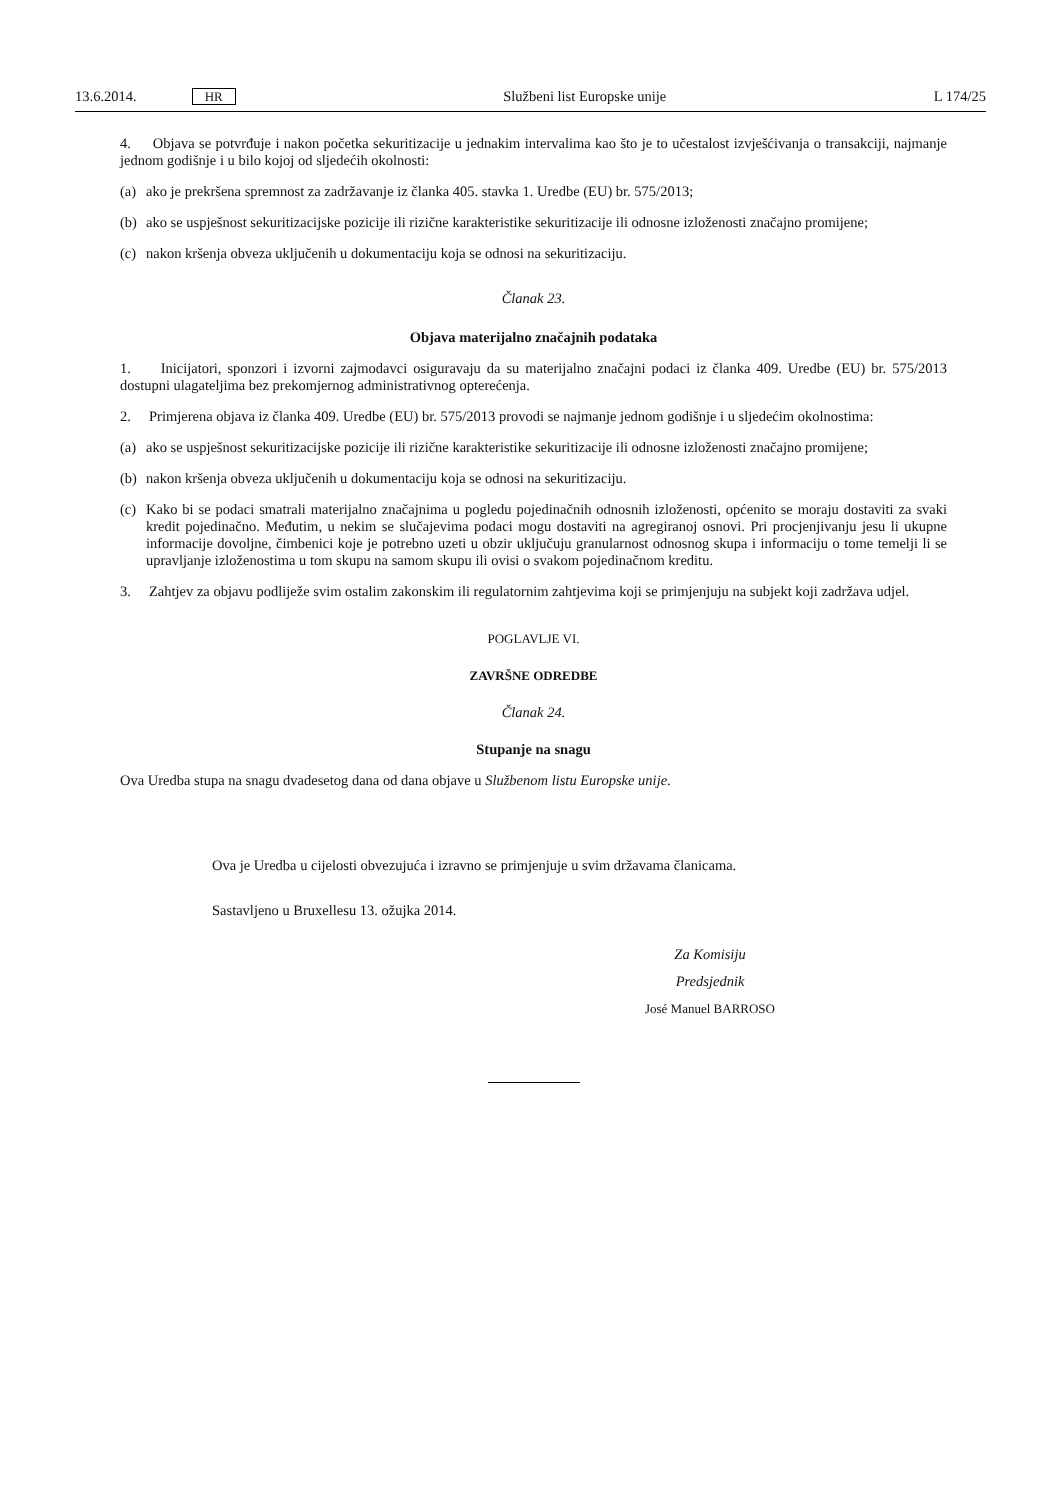13.6.2014. HR Službeni list Europske unije L 174/25
4. Objava se potvrđuje i nakon početka sekuritizacije u jednakim intervalima kao što je to učestalost izvješćivanja o transakciji, najmanje jednom godišnje i u bilo kojoj od sljedećih okolnosti:
(a) ako je prekršena spremnost za zadržavanje iz članka 405. stavka 1. Uredbe (EU) br. 575/2013;
(b) ako se uspješnost sekuritizacijske pozicije ili rizične karakteristike sekuritizacije ili odnosne izloženosti značajno promijene;
(c) nakon kršenja obveza uključenih u dokumentaciju koja se odnosi na sekuritizaciju.
Članak 23.
Objava materijalno značajnih podataka
1. Inicijatori, sponzori i izvorni zajmodavci osiguravaju da su materijalno značajni podaci iz članka 409. Uredbe (EU) br. 575/2013 dostupni ulagateljima bez prekomjernog administrativnog opterećenja.
2. Primjerena objava iz članka 409. Uredbe (EU) br. 575/2013 provodi se najmanje jednom godišnje i u sljedećim okolnostima:
(a) ako se uspješnost sekuritizacijske pozicije ili rizične karakteristike sekuritizacije ili odnosne izloženosti značajno promijene;
(b) nakon kršenja obveza uključenih u dokumentaciju koja se odnosi na sekuritizaciju.
(c) Kako bi se podaci smatrali materijalno značajnima u pogledu pojedinačnih odnosnih izloženosti, općenito se moraju dostaviti za svaki kredit pojedinačno. Međutim, u nekim se slučajevima podaci mogu dostaviti na agregiranoj osnovi. Pri procjenjivanju jesu li ukupne informacije dovoljne, čimbenici koje je potrebno uzeti u obzir uključuju granularnost odnosnog skupa i informaciju o tome temelji li se upravljanje izloženostima u tom skupu na samom skupu ili ovisi o svakom pojedinačnom kreditu.
3. Zahtjev za objavu podliježe svim ostalim zakonskim ili regulatornim zahtjevima koji se primjenjuju na subjekt koji zadržava udjel.
POGLAVLJE VI.
ZAVRŠNE ODREDBE
Članak 24.
Stupanje na snagu
Ova Uredba stupa na snagu dvadesetog dana od dana objave u Službenom listu Europske unije.
Ova je Uredba u cijelosti obvezujuća i izravno se primjenjuje u svim državama članicama.
Sastavljeno u Bruxellesu 13. ožujka 2014.
Za Komisiju
Predsjednik
José Manuel BARROSO